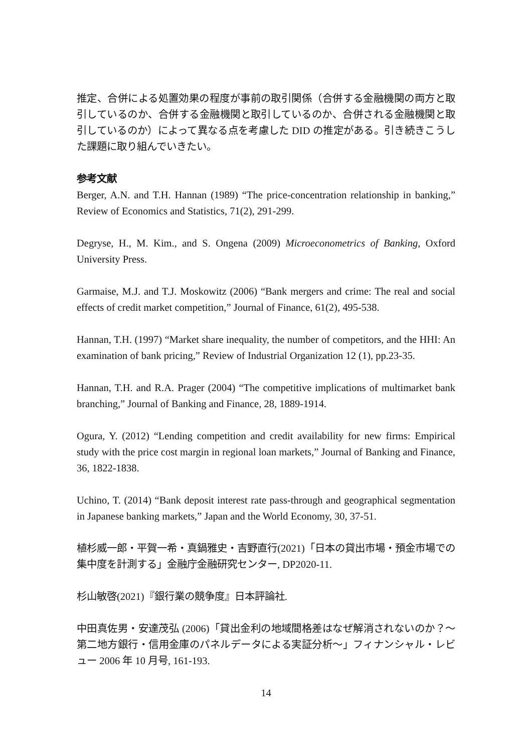推定、合併による処置効果の程度が事前の取引関係（合併する金融機関の両方と取引しているのか、合併する金融機関と取引しているのか、合併される金融機関と取引しているのか）によって異なる点を考慮した DID の推定がある。引き続きこうした課題に取り組んでいきたい。
参考文献
Berger, A.N. and T.H. Hannan (1989) “The price-concentration relationship in banking,” Review of Economics and Statistics, 71(2), 291-299.
Degryse, H., M. Kim., and S. Ongena (2009) Microeconometrics of Banking, Oxford University Press.
Garmaise, M.J. and T.J. Moskowitz (2006) “Bank mergers and crime: The real and social effects of credit market competition,” Journal of Finance, 61(2), 495-538.
Hannan, T.H. (1997) “Market share inequality, the number of competitors, and the HHI: An examination of bank pricing,” Review of Industrial Organization 12 (1), pp.23-35.
Hannan, T.H. and R.A. Prager (2004) “The competitive implications of multimarket bank branching,” Journal of Banking and Finance, 28, 1889-1914.
Ogura, Y. (2012) “Lending competition and credit availability for new firms: Empirical study with the price cost margin in regional loan markets,” Journal of Banking and Finance, 36, 1822-1838.
Uchino, T. (2014) “Bank deposit interest rate pass-through and geographical segmentation in Japanese banking markets,” Japan and the World Economy, 30, 37-51.
植杉威一郎・平賀一希・真鍋雅史・吉野直行(2021)「日本の貸出市場・預金市場での集中度を計測する」金融庁金融研究センター, DP2020-11.
杉山敏啓(2021)『銀行業の競争度』日本評論社.
中田真佐男・安達茂弘 (2006)「貸出金利の地域間格差はなぜ解消されないのか？～第二地方銀行・信用金庫のパネルデータによる実証分析～」フィナンシャル・レビュー 2006 年 10 月号, 161-193.
14